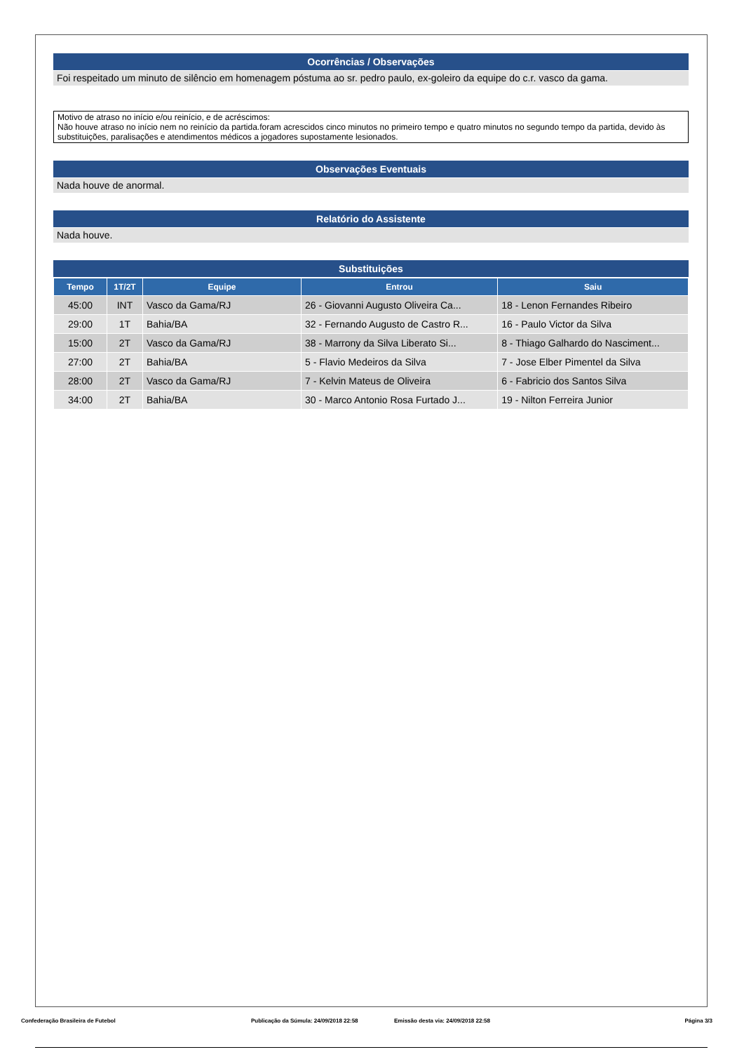Ocorrências / Observações
Foi respeitado um minuto de silêncio em homenagem póstuma ao sr. pedro paulo, ex-goleiro da equipe do c.r. vasco da gama.
Motivo de atraso no início e/ou reinício, e de acréscimos:
Não houve atraso no início nem no reinício da partida.foram acrescidos cinco minutos no primeiro tempo e quatro minutos no segundo tempo da partida, devido às substituições, paralisações e atendimentos médicos a jogadores supostamente lesionados.
Observações Eventuais
Nada houve de anormal.
Relatório do Assistente
Nada houve.
Substituições
| Tempo | 1T/2T | Equipe | Entrou | Saiu |
| --- | --- | --- | --- | --- |
| 45:00 | INT | Vasco da Gama/RJ | 26 - Giovanni Augusto Oliveira Ca... | 18 - Lenon Fernandes Ribeiro |
| 29:00 | 1T | Bahia/BA | 32 - Fernando Augusto de Castro R... | 16 - Paulo Victor da Silva |
| 15:00 | 2T | Vasco da Gama/RJ | 38 - Marrony da Silva Liberato Si... | 8 - Thiago Galhardo do Nasciment... |
| 27:00 | 2T | Bahia/BA | 5 - Flavio Medeiros da Silva | 7 - Jose Elber Pimentel da Silva |
| 28:00 | 2T | Vasco da Gama/RJ | 7 - Kelvin Mateus de Oliveira | 6 - Fabricio dos Santos Silva |
| 34:00 | 2T | Bahia/BA | 30 - Marco Antonio Rosa Furtado J... | 19 - Nilton Ferreira Junior |
Confederação Brasileira de Futebol Publicação da Súmula: 24/09/2018 22:58 Emissão desta via: 24/09/2018 22:58 Página 3/3